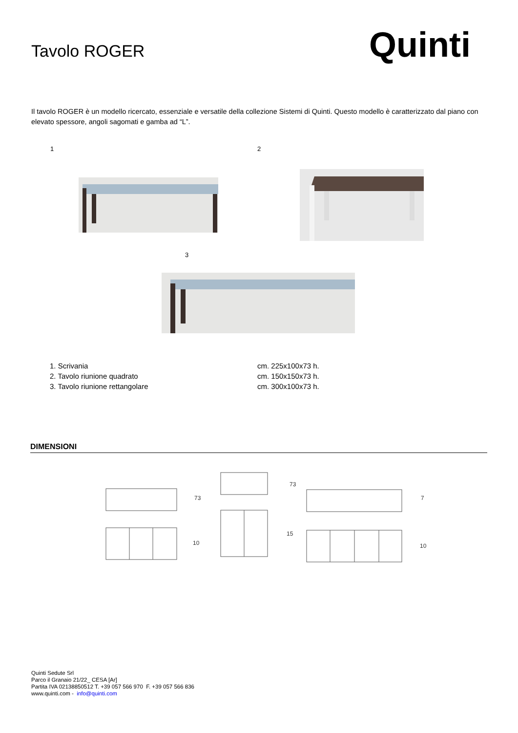Tavolo ROGER
Quinti
Il tavolo ROGER è un modello ricercato, essenziale e versatile della collezione Sistemi di Quinti. Questo modello è caratterizzato dal piano con elevato spessore, angoli sagomati e gamba ad “L”.
1 2
3
1. Scrivania cm. 225x100x73 h.
2. Tavolo riunione quadrato cm. 150x150x73 h.
3. Tavolo riunione rettangolare cm. 300x100x73 h.
DIMENSIONI
73
10
73
15
7
10
Quinti Sedute Srl
Parco il Granaio 21/22_ CESA [Ar]
Partita IVA 02138850512 T. +39 057 566 970 F. +39 057 566 836
www.quinti.com - info@quinti.com